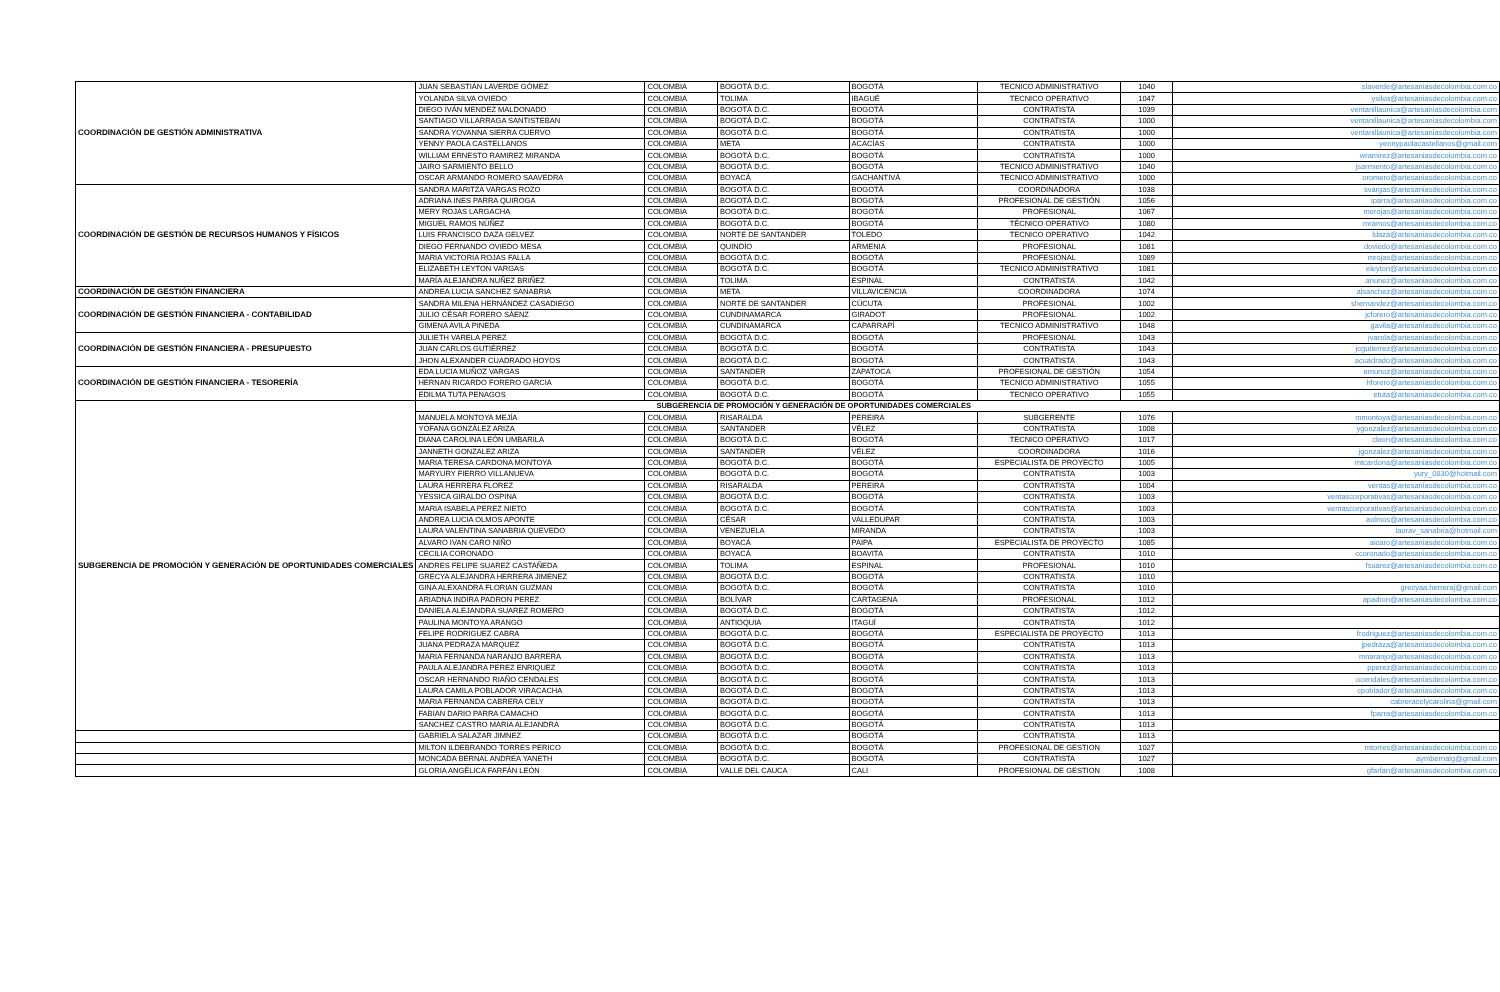| COORDINACIÓN DE GESTIÓN ADMINISTRATIVA | JUAN SEBASTIÁN LAVERDE GÓMEZ | COLOMBIA | BOGOTÁ D.C. | BOGOTÁ | TECNICO ADMINISTRATIVO | 1040 | slaverde@artesaniasdecolombia.com.co |
| | YOLANDA SILVA OVIEDO | COLOMBIA | TOLIMA | IBAGUÉ | TECNICO OPERATIVO | 1047 | ysilva@artesaniasdecolombia.com.co |
| | DIEGO IVÁN MENDEZ MALDONADO | COLOMBIA | BOGOTÁ D.C. | BOGOTÁ | CONTRATISTA | 1039 | ventanillaunica@artesaniasdecolombia.com |
| | SANTIAGO VILLARRAGA SANTISTEBAN | COLOMBIA | BOGOTÁ D.C. | BOGOTÁ | CONTRATISTA | 1000 | ventanillaunica@artesaniasdecolombia.com |
| | SANDRA YOVANNA SIERRA CUERVO | COLOMBIA | BOGOTÁ D.C. | BOGOTÁ | CONTRATISTA | 1000 | ventanillaunica@artesaniasdecolombia.com |
| | YENNY PAOLA CASTELLANOS | COLOMBIA | META | ACACÍAS | CONTRATISTA | 1000 | yennypaolacastellanos@gmail.com |
| | WILLIAM ERNESTO RAMIREZ MIRANDA | COLOMBIA | BOGOTÁ D.C. | BOGOTÁ | CONTRATISTA | 1000 | wramirez@artesaniasdecolombia.com.co |
| | JAIRO SARMIENTO BELLO | COLOMBIA | BOGOTÁ D.C. | BOGOTÁ | TECNICO ADMINISTRATIVO | 1040 | jsarmiento@artesaniasdecolombia.com.co |
| | OSCAR ARMANDO ROMERO SAAVEDRA | COLOMBIA | BOYACÁ | GACHANTIVÁ | TECNICO ADMINISTRATIVO | 1000 | oromero@artesaniasdecolombia.com.co |
| COORDINACIÓN DE GESTIÓN DE RECURSOS HUMANOS Y FÍSICOS | SANDRA MARITZA VARGAS ROZO | COLOMBIA | BOGOTÁ D.C. | BOGOTÁ | COORDINADORA | 1038 | svargas@artesaniasdecolombia.com.co |
| | ADRIANA INES PARRA QUIROGA | COLOMBIA | BOGOTÁ D.C. | BOGOTÁ | PROFESIONAL DE GESTIÓN | 1056 | iparra@artesaniasdecolombia.com.co |
| | MERY ROJAS LARGACHA | COLOMBIA | BOGOTÁ D.C. | BOGOTÁ | PROFESIONAL | 1067 | merojas@artesaniasdecolombia.com.co |
| | MIGUEL RAMOS NÚÑEZ | COLOMBIA | BOGOTÁ D.C. | BOGOTÁ | TÉCNICO OPERATIVO | 1080 | mramos@artesaniasdecolombia.com.co |
| | LUIS FRANCISCO DAZA GELVEZ | COLOMBIA | NORTE DE SANTANDER | TOLEDO | TECNICO OPERATIVO | 1042 | ldaza@artesaniasdecolombia.com.co |
| | DIEGO FERNANDO OVIEDO MESA | COLOMBIA | QUINDÍO | ARMENIA | PROFESIONAL | 1081 | doviedo@artesaniasdecolombia.com.co |
| | MARIA VICTORIA ROJAS FALLA | COLOMBIA | BOGOTÁ D.C. | BOGOTÁ | PROFESIONAL | 1089 | mrojas@artesaniasdecolombia.com.co |
| | ELIZABETH LEYTON VARGAS | COLOMBIA | BOGOTÁ D.C. | BOGOTÁ | TECNICO ADMINISTRATIVO | 1081 | eleyton@artesaniasdecolombia.com.co |
| | MARÍA ALEJANDRA NUÑEZ BRIÑEZ | COLOMBIA | TOLIMA | ESPINAL | CONTRATISTA | 1042 | anunez@artesaniasdecolombia.com.co |
| COORDINACIÓN DE GESTIÓN FINANCIERA | ANDREA LUCIA SANCHEZ SANABRIA | COLOMBIA | META | VILLAVICENCIA | COORDINADORA | 1074 | alsanchez@artesaniasdecolombia.com.co |
| COORDINACIÓN DE GESTIÓN FINANCIERA - CONTABILIDAD | SANDRA MILENA HERNÁNDEZ CASADIEGO | COLOMBIA | NORTE DE SANTANDER | CÚCUTA | PROFESIONAL | 1002 | shernandez@artesaniasdecolombia.com.co |
| | JULIO CÉSAR FORERO SÁENZ | COLOMBIA | CUNDINAMARCA | GIRADOT | PROFESIONAL | 1002 | jcforero@artesaniasdecolombia.com.co |
| | GIMENA AVILA PINEDA | COLOMBIA | CUNDINAMARCA | CAPARRAPÍ | TECNICO ADMINISTRATIVO | 1048 | gavila@artesaniasdecolombia.com.co |
| COORDINACIÓN DE GESTIÓN FINANCIERA - PRESUPUESTO | JULIETH VARELA PEREZ | COLOMBIA | BOGOTÁ D.C. | BOGOTÁ | PROFESIONAL | 1043 | jvarela@artesaniasdecolombia.com.co |
| | JUAN CARLOS GUTIÉRREZ | COLOMBIA | BOGOTÁ D.C. | BOGOTÁ | CONTRATISTA | 1043 | jcgutierrez@artesaniasdecolombia.com.co |
| | JHON ALEXANDER CUADRADO HOYOS | COLOMBIA | BOGOTÁ D.C. | BOGOTÁ | CONTRATISTA | 1043 | acuadrado@artesaniasdecolombia.com.co |
| COORDINACIÓN DE GESTIÓN FINANCIERA - TESORERÍA | EDA LUCIA MUÑOZ VARGAS | COLOMBIA | SANTANDER | ZAPATOCA | PROFESIONAL DE GESTIÓN | 1054 | emunoz@artesaniasdecolombia.com.co |
| | HERNAN RICARDO FORERO GARCIA | COLOMBIA | BOGOTÁ D.C. | BOGOTÁ | TECNICO ADMINISTRATIVO | 1055 | hforero@artesaniasdecolombia.com.co |
| | EDILMA TUTA PENAGOS | COLOMBIA | BOGOTÁ D.C. | BOGOTÁ | TECNICO OPERATIVO | 1055 | etuta@artesaniasdecolombia.com.co |
| SUBGERENCIA DE PROMOCIÓN Y GENERACIÓN DE OPORTUNIDADES COMERCIALES | SUBGERENCIA DE PROMOCIÓN Y GENERACIÓN DE OPORTUNIDADES COMERCIALES | | | | | | |
| | MANUELA MONTOYA MEJÍA | COLOMBIA | RISARALDA | PEREIRA | SUBGERENTE | 1076 | mmontoya@artesaniasdecolombia.com.co |
| | YOFANA GONZÁLEZ ARIZA | COLOMBIA | SANTANDER | VÉLEZ | CONTRATISTA | 1008 | ygonzalez@artesaniasdecolombia.com.co |
| | DIANA CAROLINA LEÓN UMBARILA | COLOMBIA | BOGOTÁ D.C. | BOGOTÁ | TECNICO OPERATIVO | 1017 | cleon@artesaniasdecolombia.com.co |
| | JANNETH GONZALEZ ARIZA | COLOMBIA | SANTANDER | VÉLEZ | COORDINADORA | 1016 | jgonzalez@artesaniasdecolombia.com.co |
| | MARIA TERESA CARDONA MONTOYA | COLOMBIA | BOGOTÁ D.C. | BOGOTÁ | ESPECIALISTA DE PROYECTO | 1005 | mtcardona@artesaniasdecolombia.com.co |
| | MARYURY FIERRO VILLANUEVA | COLOMBIA | BOGOTÁ D.C. | BOGOTÁ | CONTRATISTA | 1003 | yury_0830@hotmail.com |
| | LAURA HERRERA FLOREZ | COLOMBIA | RISARALDA | PEREIRA | CONTRATISTA | 1004 | ventas@artesaniasdecolombia.com.co |
| | YESSICA GIRALDO OSPINA | COLOMBIA | BOGOTÁ D.C. | BOGOTÁ | CONTRATISTA | 1003 | ventascorporativas@artesaniasdecolombia.com.co |
| | MARIA ISABELA PEREZ NIETO | COLOMBIA | BOGOTÁ D.C. | BOGOTÁ | CONTRATISTA | 1003 | ventascorporativas@artesaniasdecolombia.com.co |
| | ANDREA LUCIA OLMOS APONTE | COLOMBIA | CÉSAR | VALLEDUPAR | CONTRATISTA | 1003 | aolmos@artesaniasdecolombia.com.co |
| | LAURA VALENTINA SANABRIA QUEVEDO | COLOMBIA | VENEZUELA | MIRANDA | CONTRATISTA | 1003 | laurav_sanabria@hotmail.com |
| | ALVARO IVAN CARO NIÑO | COLOMBIA | BOYACÁ | PAIPA | ESPECIALISTA DE PROYECTO | 1085 | aicaro@artesaniasdecolombia.com.co |
| | CECILIA CORONADO | COLOMBIA | BOYACÁ | BOAVITA | CONTRATISTA | 1010 | ccoronado@artesaniasdecolombia.com.co |
| | ANDRES FELIPE SUAREZ CASTAÑEDA | COLOMBIA | TOLIMA | ESPINAL | PROFESIONAL | 1010 | fsuarez@artesaniasdecolombia.com.co |
| | GRECYA ALEJANDRA HERRERA JIMENEZ | COLOMBIA | BOGOTÁ D.C. | BOGOTÁ | CONTRATISTA | 1010 | |
| | GINA ALEXANDRA FLORIAN GUZMAN | COLOMBIA | BOGOTÁ D.C. | BOGOTÁ | CONTRATISTA | 1010 | grecyaa.herreraj@gmail.com |
| | ARIADNA INDIRA PADRON PEREZ | COLOMBIA | BOLÍVAR | CARTAGENA | PROFESIONAL | 1012 | apadron@artesaniasdecolombia.com.co |
| | DANIELA ALEJANDRA SUAREZ ROMERO | COLOMBIA | BOGOTÁ D.C. | BOGOTÁ | CONTRATISTA | 1012 | |
| | PAULINA MONTOYA ARANGO | COLOMBIA | ANTIOQUIA | ITAGUÍ | CONTRATISTA | 1012 | |
| | FELIPE RODRIGUEZ CABRA | COLOMBIA | BOGOTÁ D.C. | BOGOTÁ | ESPECIALISTA DE PROYECTO | 1013 | frodriguez@artesaniasdecolombia.com.co |
| | JUANA PEDRAZA MARQUEZ | COLOMBIA | BOGOTÁ D.C. | BOGOTÁ | CONTRATISTA | 1013 | jpedraza@artesaniasdecolombia.com.co |
| | MARIA FERNANDA NARANJO BARRERA | COLOMBIA | BOGOTÁ D.C. | BOGOTÁ | CONTRATISTA | 1013 | mnaranjo@artesaniasdecolombia.com.co |
| | PAULA ALEJANDRA PEREZ ENRIQUEZ | COLOMBIA | BOGOTÁ D.C. | BOGOTÁ | CONTRATISTA | 1013 | pperez@artesaniasdecolombia.com.co |
| | OSCAR HERNANDO RIAÑO CENDALES | COLOMBIA | BOGOTÁ D.C. | BOGOTÁ | CONTRATISTA | 1013 | ocendales@artesaniasdecolombia.com.co |
| | LAURA CAMILA POBLADOR VIRACACHA | COLOMBIA | BOGOTÁ D.C. | BOGOTÁ | CONTRATISTA | 1013 | cpoblador@artesaniasdecolombia.com.co |
| | MARIA FERNANDA CABRERA CELY | COLOMBIA | BOGOTÁ D.C. | BOGOTÁ | CONTRATISTA | 1013 | cabreracelycarolina@gmail.com |
| | FABIAN DARIO PARRA CAMACHO | COLOMBIA | BOGOTÁ D.C. | BOGOTÁ | CONTRATISTA | 1013 | fparra@artesaniasdecolombia.com.co |
| | SANCHEZ CASTRO MARIA ALEJANDRA | COLOMBIA | BOGOTÁ D.C. | BOGOTÁ | CONTRATISTA | 1013 | |
| | GABRIELA SALAZAR JIMNEZ | COLOMBIA | BOGOTÁ D.C. | BOGOTÁ | CONTRATISTA | 1013 | |
| | MILTON ILDEBRANDO TORRES PERICO | COLOMBIA | BOGOTÁ D.C. | BOGOTÁ | PROFESIONAL DE GESTION | 1027 | mtorres@artesaniasdecolombia.com.co |
| | MONCADA BERNAL ANDREA YANETH | COLOMBIA | BOGOTÁ D.C. | BOGOTÁ | CONTRATISTA | 1027 | aymbernalg@gmail.com |
| | GLORIA ANGÉLICA FARFÁN LEÓN | COLOMBIA | VALLE DEL CAUCA | CALI | PROFESIONAL DE GESTION | 1008 | gfarfan@artesaniasdecolombia.com.co |